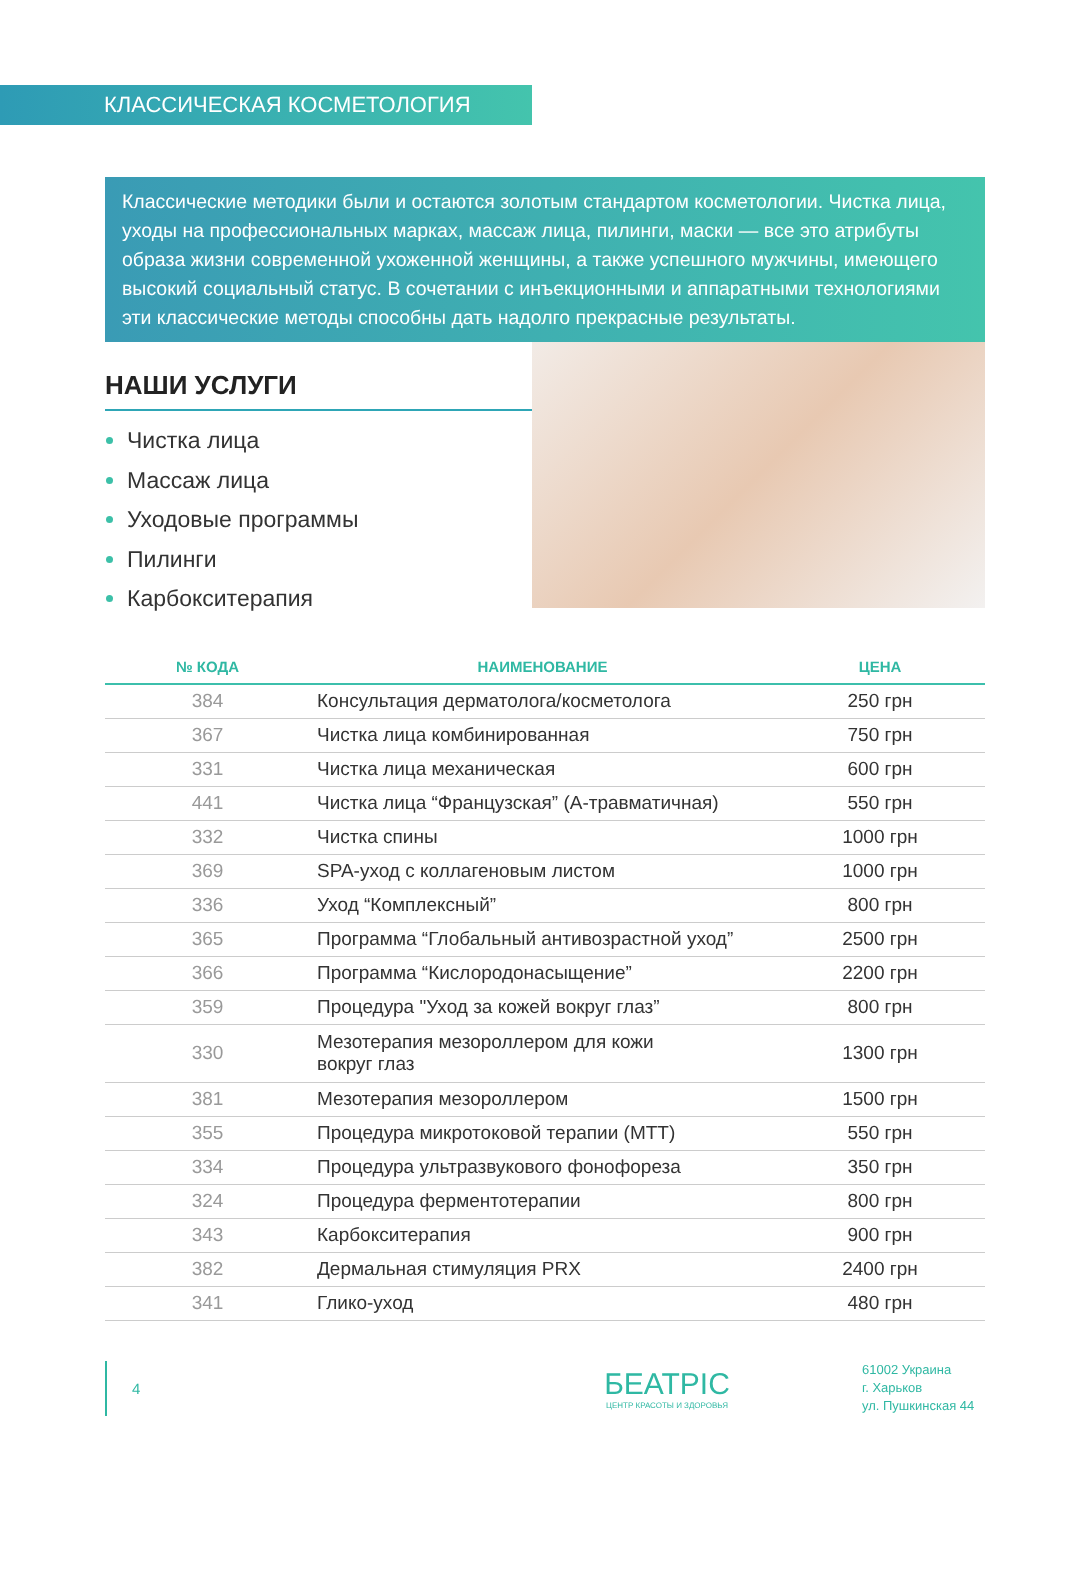КЛАССИЧЕСКАЯ КОСМЕТОЛОГИЯ
Классические методики были и остаются золотым стандартом косметологии. Чистка лица, уходы на профессиональных марках, массаж лица, пилинги, маски — все это атрибуты образа жизни современной ухоженной женщины, а также успешного мужчины, имеющего высокий социальный статус. В сочетании с инъекционными и аппаратными технологиями эти классические методы способны дать надолго прекрасные результаты.
НАШИ УСЛУГИ
Чистка лица
Массаж лица
Уходовые программы
Пилинги
Карбокситерапия
| № КОДА | НАИМЕНОВАНИЕ | ЦЕНА |
| --- | --- | --- |
| 384 | Консультация дерматолога/косметолога | 250 грн |
| 367 | Чистка лица комбинированная | 750 грн |
| 331 | Чистка лица механическая | 600 грн |
| 441 | Чистка лица “Французская” (А-травматичная) | 550 грн |
| 332 | Чистка спины | 1000 грн |
| 369 | SPA-уход с коллагеновым листом | 1000 грн |
| 336 | Уход “Комплексный” | 800 грн |
| 365 | Программа “Глобальный антивозрастной уход” | 2500 грн |
| 366 | Программа “Кислородонасыщение” | 2200 грн |
| 359 | Процедура "Уход за кожей вокруг глаз” | 800 грн |
| 330 | Мезотерапия мезороллером для кожи вокруг глаз | 1300 грн |
| 381 | Мезотерапия мезороллером | 1500 грн |
| 355 | Процедура микротоковой терапии (МТТ) | 550 грн |
| 334 | Процедура ультразвукового фонофореза | 350 грн |
| 324 | Процедура ферментотерапии | 800 грн |
| 343 | Карбокситерапия | 900 грн |
| 382 | Дермальная стимуляция PRX | 2400 грн |
| 341 | Глико-уход | 480 грн |
4
БЕАТРІС
ЦЕНТР КРАСОТЫ И ЗДОРОВЬЯ
61002 Украина
г. Харьков
ул. Пушкинская 44